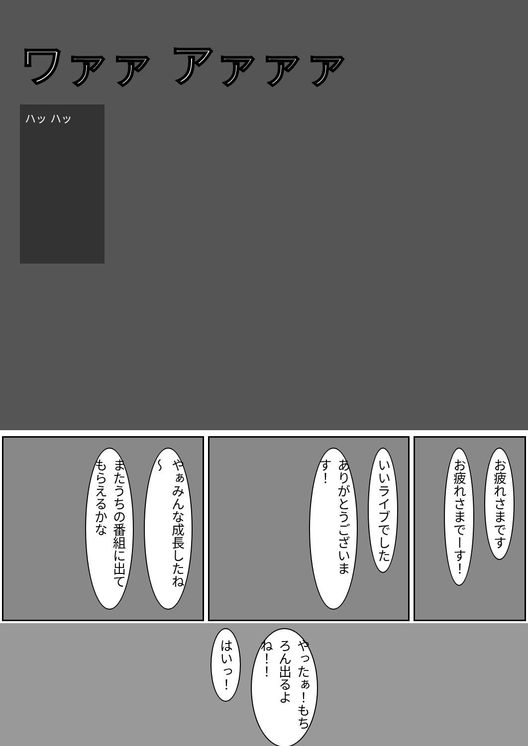ワァァ アァァァ
ハッ ハッ
またうちの番組に出てもらえるかな
やぁみんな成長したね～
ありがとうございます！
いいライブでした
お疲れさまでーす！
お疲れさまです
はいっ！
やったぁ！もちろん出るよね！！